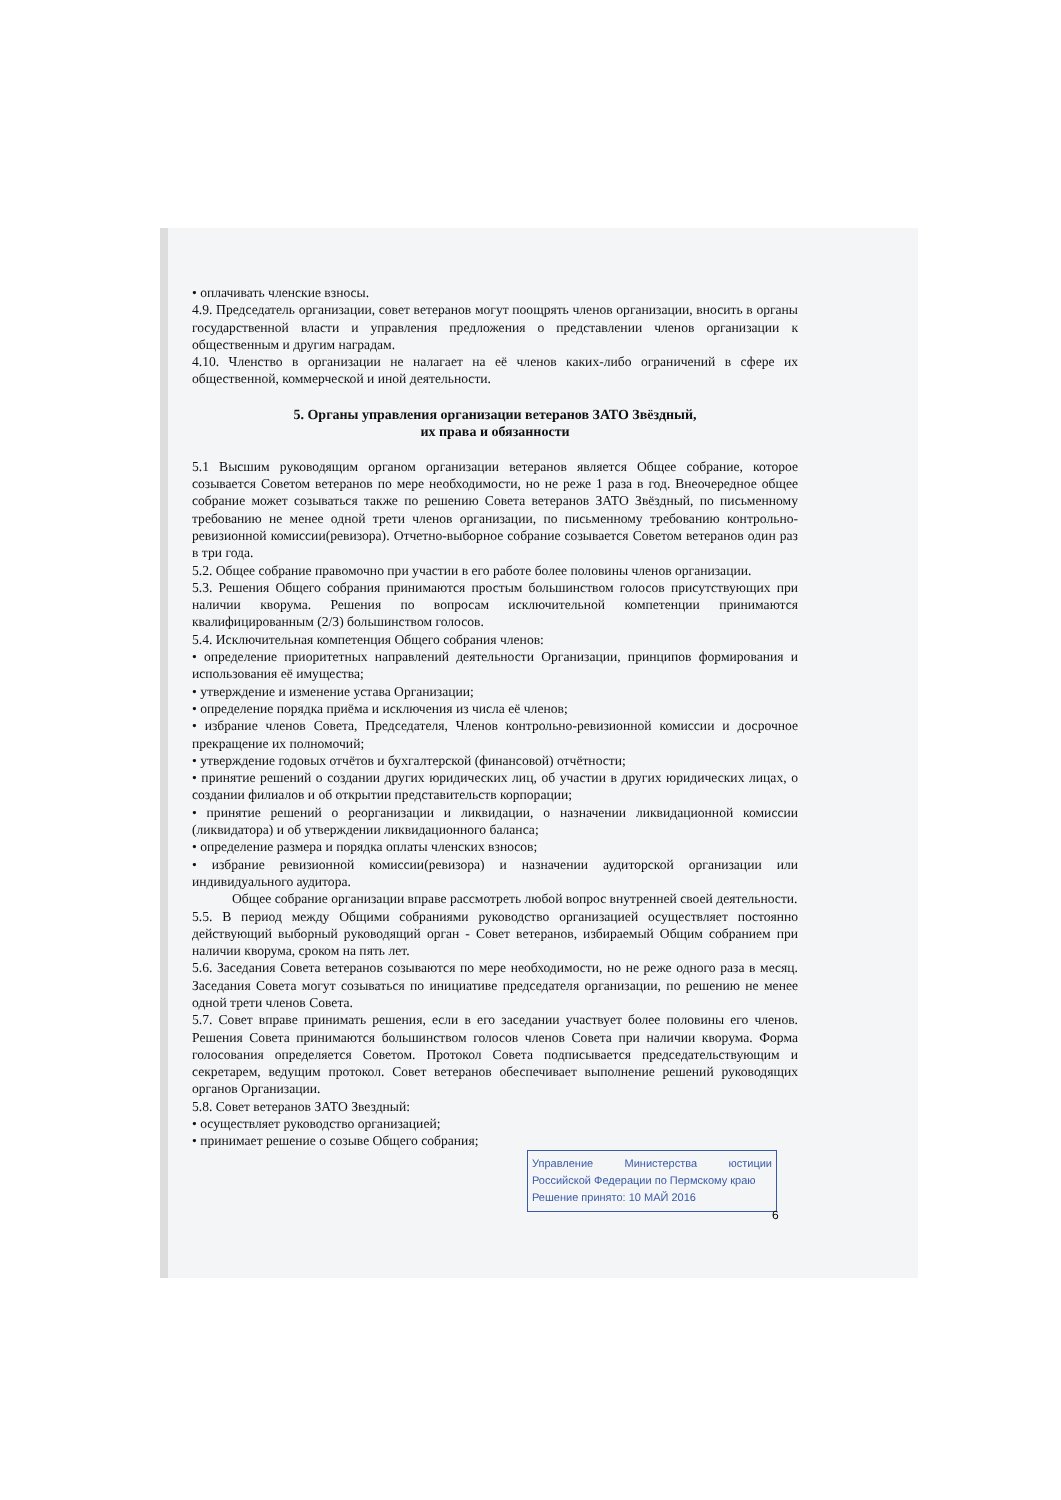• оплачивать членские взносы.
4.9. Председатель организации, совет ветеранов могут поощрять членов организации, вносить в органы государственной власти и управления предложения о представлении членов организации к общественным и другим наградам.
4.10. Членство в организации не налагает на её членов каких-либо ограничений в сфере их общественной, коммерческой и иной деятельности.
5. Органы управления организации ветеранов ЗАТО Звёздный,
их права и обязанности
5.1 Высшим руководящим органом организации ветеранов является Общее собрание, которое созывается Советом ветеранов по мере необходимости, но не реже 1 раза в год. Внеочередное общее собрание может созываться также по решению Совета ветеранов ЗАТО Звёздный, по письменному требованию не менее одной трети членов организации, по письменному требованию контрольно-ревизионной комиссии(ревизора). Отчетно-выборное собрание созывается Советом ветеранов один раз в три года.
5.2. Общее собрание правомочно при участии в его работе более половины членов организации.
5.3. Решения Общего собрания принимаются простым большинством голосов присутствующих при наличии кворума. Решения по вопросам исключительной компетенции принимаются квалифицированным (2/3) большинством голосов.
5.4. Исключительная компетенция Общего собрания членов:
• определение приоритетных направлений деятельности Организации, принципов формирования и использования её имущества;
• утверждение и изменение устава Организации;
• определение порядка приёма и исключения из числа её членов;
• избрание членов Совета, Председателя, Членов контрольно-ревизионной комиссии и досрочное прекращение их полномочий;
• утверждение годовых отчётов и бухгалтерской (финансовой) отчётности;
• принятие решений о создании других юридических лиц, об участии в других юридических лицах, о создании филиалов и об открытии представительств корпорации;
• принятие решений о реорганизации и ликвидации, о назначении ликвидационной комиссии (ликвидатора) и об утверждении ликвидационного баланса;
• определение размера и порядка оплаты членских взносов;
• избрание ревизионной комиссии(ревизора) и назначении аудиторской организации или индивидуального аудитора.
Общее собрание организации вправе рассмотреть любой вопрос внутренней своей деятельности.
5.5. В период между Общими собраниями руководство организацией осуществляет постоянно действующий выборный руководящий орган - Совет ветеранов, избираемый Общим собранием при наличии кворума, сроком на пять лет.
5.6. Заседания Совета ветеранов созываются по мере необходимости, но не реже одного раза в месяц. Заседания Совета могут созываться по инициативе председателя организации, по решению не менее одной трети членов Совета.
5.7. Совет вправе принимать решения, если в его заседании участвует более половины его членов. Решения Совета принимаются большинством голосов членов Совета при наличии кворума. Форма голосования определяется Советом. Протокол Совета подписывается председательствующим и секретарем, ведущим протокол. Совет ветеранов обеспечивает выполнение решений руководящих органов Организации.
5.8. Совет ветеранов ЗАТО Звездный:
• осуществляет руководство организацией;
• принимает решение о созыве Общего собрания;
Управление Министерства юстиции Российской Федерации по Пермскому краю
Решение принято: 10 МАЙ 2016
6